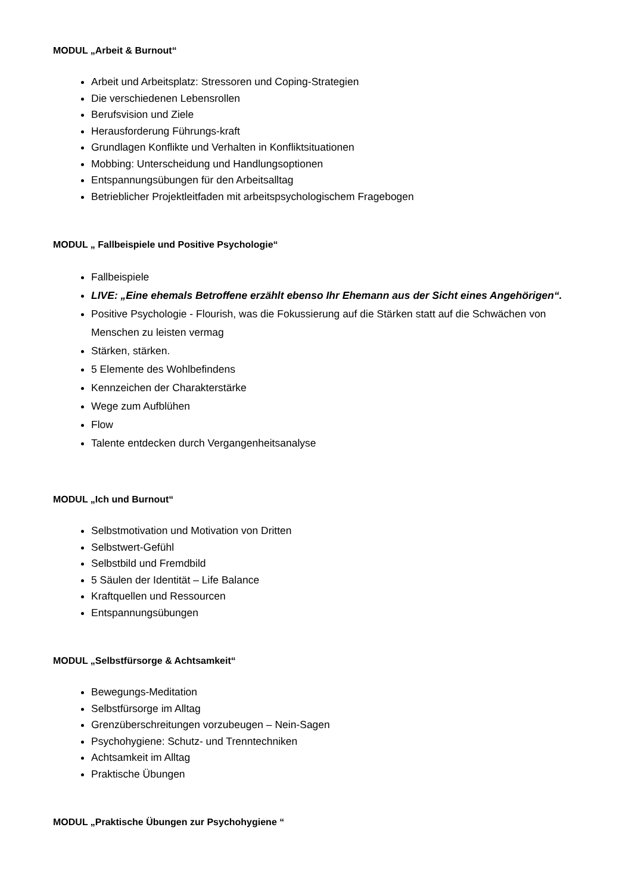MODUL „Arbeit & Burnout“
Arbeit und Arbeitsplatz: Stressoren und Coping-Strategien
Die verschiedenen Lebensrollen
Berufsvision und Ziele
Herausforderung Führungs-kraft
Grundlagen Konflikte und Verhalten in Konfliktsituationen
Mobbing: Unterscheidung und Handlungsoptionen
Entspannungsübungen für den Arbeitsalltag
Betrieblicher Projektleitfaden mit arbeitspsychologischem Fragebogen
MODUL „ Fallbeispiele und Positive Psychologie“
Fallbeispiele
LIVE: „Eine ehemals Betroffene erzählt ebenso Ihr Ehemann aus der Sicht eines Angehörigen“.
Positive Psychologie - Flourish, was die Fokussierung auf die Stärken statt auf die Schwächen von Menschen zu leisten vermag
Stärken, stärken.
5 Elemente des Wohlbefindens
Kennzeichen der Charakterstärke
Wege zum Aufblühen
Flow
Talente entdecken durch Vergangenheitsanalyse
MODUL „Ich und Burnout“
Selbstmotivation und Motivation von Dritten
Selbstwert-Gefühl
Selbstbild und Fremdbild
5 Säulen der Identität – Life Balance
Kraftquellen und Ressourcen
Entspannungsübungen
MODUL „Selbstfürsorge & Achtsamkeit“
Bewegungs-Meditation
Selbstfürsorge im Alltag
Grenzüberschreitungen vorzubeugen – Nein-Sagen
Psychohygiene: Schutz- und Trenntechniken
Achtsamkeit im Alltag
Praktische Übungen
MODUL „Praktische Übungen zur Psychohygiene “